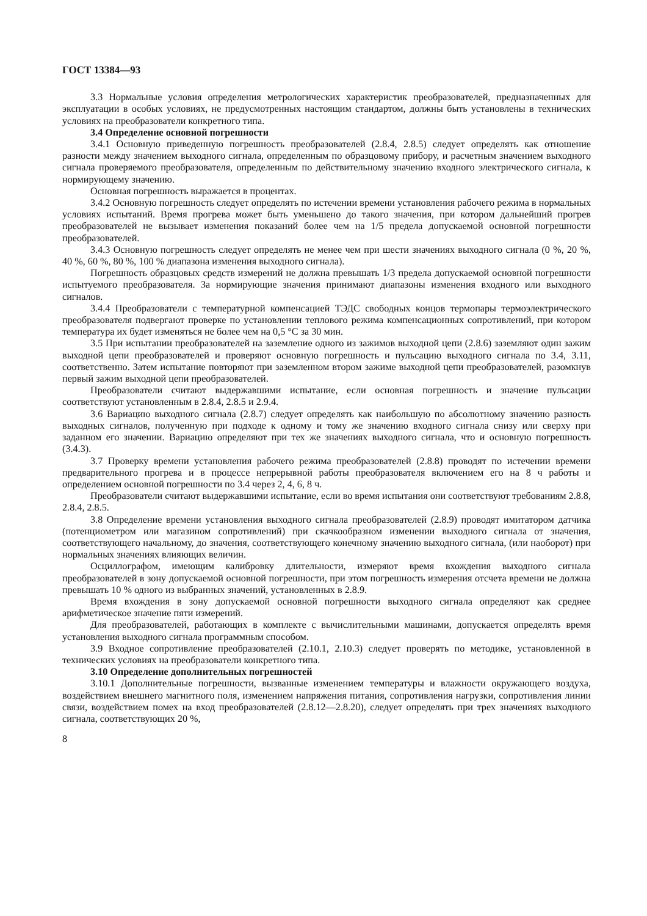ГОСТ 13384—93
3.3 Нормальные условия определения метрологических характеристик преобразователей, предназначенных для эксплуатации в особых условиях, не предусмотренных настоящим стандартом, должны быть установлены в технических условиях на преобразователи конкретного типа.
3.4 Определение основной погрешности
3.4.1 Основную приведенную погрешность преобразователей (2.8.4, 2.8.5) следует определять как отношение разности между значением выходного сигнала, определенным по образцовому прибору, и расчетным значением выходного сигнала проверяемого преобразователя, определенным по действительному значению входного электрического сигнала, к нормирующему значению.
Основная погрешность выражается в процентах.
3.4.2 Основную погрешность следует определять по истечении времени установления рабочего режима в нормальных условиях испытаний. Время прогрева может быть уменьшено до такого значения, при котором дальнейший прогрев преобразователей не вызывает изменения показаний более чем на 1/5 предела допускаемой основной погрешности преобразователей.
3.4.3 Основную погрешность следует определять не менее чем при шести значениях выходного сигнала (0 %, 20 %, 40 %, 60 %, 80 %, 100 % диапазона изменения выходного сигнала).
Погрешность образцовых средств измерений не должна превышать 1/3 предела допускаемой основной погрешности испытуемого преобразователя. За нормирующие значения принимают диапазоны изменения входного или выходного сигналов.
3.4.4 Преобразователи с температурной компенсацией ТЭДС свободных концов термопары термоэлектрического преобразователя подвергают проверке по установлении теплового режима компенсационных сопротивлений, при котором температура их будет изменяться не более чем на 0,5 °С за 30 мин.
3.5 При испытании преобразователей на заземление одного из зажимов выходной цепи (2.8.6) заземляют один зажим выходной цепи преобразователей и проверяют основную погрешность и пульсацию выходного сигнала по 3.4, 3.11, соответственно. Затем испытание повторяют при заземленном втором зажиме выходной цепи преобразователей, разомкнув первый зажим выходной цепи преобразователей.
Преобразователи считают выдержавшими испытание, если основная погрешность и значение пульсации соответствуют установленным в 2.8.4, 2.8.5 и 2.9.4.
3.6 Вариацию выходного сигнала (2.8.7) следует определять как наибольшую по абсолютному значению разность выходных сигналов, полученную при подходе к одному и тому же значению входного сигнала снизу или сверху при заданном его значении. Вариацию определяют при тех же значениях выходного сигнала, что и основную погрешность (3.4.3).
3.7 Проверку времени установления рабочего режима преобразователей (2.8.8) проводят по истечении времени предварительного прогрева и в процессе непрерывной работы преобразователя включением его на 8 ч работы и определением основной погрешности по 3.4 через 2, 4, 6, 8 ч.
Преобразователи считают выдержавшими испытание, если во время испытания они соответствуют требованиям 2.8.8, 2.8.4, 2.8.5.
3.8 Определение времени установления выходного сигнала преобразователей (2.8.9) проводят имитатором датчика (потенциометром или магазином сопротивлений) при скачкообразном изменении выходного сигнала от значения, соответствующего начальному, до значения, соответствующего конечному значению выходного сигнала, (или наоборот) при нормальных значениях влияющих величин.
Осциллографом, имеющим калибровку длительности, измеряют время вхождения выходного сигнала преобразователей в зону допускаемой основной погрешности, при этом погрешность измерения отсчета времени не должна превышать 10 % одного из выбранных значений, установленных в 2.8.9.
Время вхождения в зону допускаемой основной погрешности выходного сигнала определяют как среднее арифметическое значение пяти измерений.
Для преобразователей, работающих в комплекте с вычислительными машинами, допускается определять время установления выходного сигнала программным способом.
3.9 Входное сопротивление преобразователей (2.10.1, 2.10.3) следует проверять по методике, установленной в технических условиях на преобразователи конкретного типа.
3.10 Определение дополнительных погрешностей
3.10.1 Дополнительные погрешности, вызванные изменением температуры и влажности окружающего воздуха, воздействием внешнего магнитного поля, изменением напряжения питания, сопротивления нагрузки, сопротивления линии связи, воздействием помех на вход преобразователей (2.8.12—2.8.20), следует определять при трех значениях выходного сигнала, соответствующих 20 %,
8